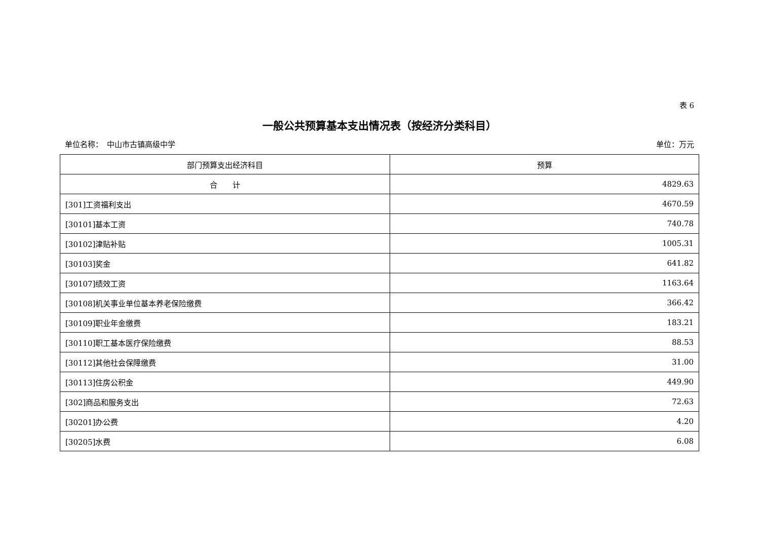表 6
一般公共预算基本支出情况表（按经济分类科目）
单位名称：　中山市古镇高级中学 单位：万元
| 部门预算支出经济科目 | 预算 |
| --- | --- |
| 合 计 | 4829.63 |
| [301]工资福利支出 | 4670.59 |
| [30101]基本工资 | 740.78 |
| [30102]津贴补贴 | 1005.31 |
| [30103]奖金 | 641.82 |
| [30107]绩效工资 | 1163.64 |
| [30108]机关事业单位基本养老保险缴费 | 366.42 |
| [30109]职业年金缴费 | 183.21 |
| [30110]职工基本医疗保险缴费 | 88.53 |
| [30112]其他社会保障缴费 | 31.00 |
| [30113]住房公积金 | 449.90 |
| [302]商品和服务支出 | 72.63 |
| [30201]办公费 | 4.20 |
| [30205]水费 | 6.08 |